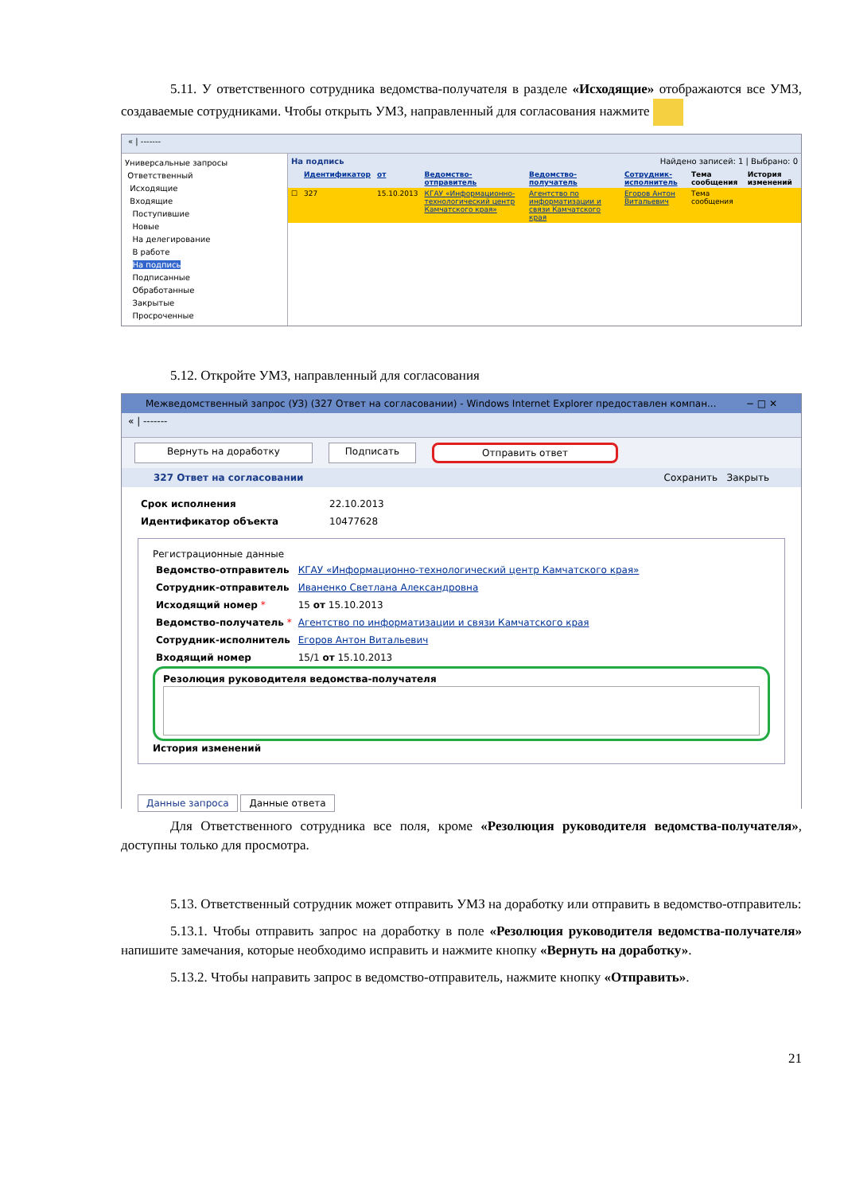5.11. У ответственного сотрудника ведомства-получателя в разделе «Исходящие» отображаются все УМЗ, создаваемые сотрудниками. Чтобы открыть УМЗ, направленный для согласования нажмите
« | -------
Универсальные запросы
Ответственный
Исходящие
Входящие
Поступившие
Новые
На делегирование
В работе
На подпись
Подписанные
Обработанные
Закрытые
Просроченные
На подпись Найдено записей: 1 | Выбрано: 0
| | Идентификатор | от | Ведомство-отправитель | Ведомство-получатель | Сотрудник-исполнитель | Тема сообщения | История изменений |
| --- | --- | --- | --- | --- | --- | --- | --- |
| ☐ | 327 | 15.10.2013 | КГАУ «Информационно-технологический центр Камчатского края» | Агентство по информатизации и связи Камчатского края | Егоров Антон Витальевич | Тема сообщения | |
5.12. Откройте УМЗ, направленный для согласования
Межведомственный запрос (УЗ) (327 Ответ на согласовании) - Windows Internet Explorer предоставлен компан... − □ ✕
« | -------
Вернуть на доработку Подписать Отправить ответ
327 Ответ на согласовании Сохранить Закрыть
| Срок исполнения | 22.10.2013 |
| Идентификатор объекта | 10477628 |
Регистрационные данные
| Ведомство-отправитель | КГАУ «Информационно-технологический центр Камчатского края» |
| Сотрудник-отправитель | Иваненко Светлана Александровна |
| Исходящий номер * | 15 от 15.10.2013 |
| Ведомство-получатель * | Агентство по информатизации и связи Камчатского края |
| Сотрудник-исполнитель | Егоров Антон Витальевич |
| Входящий номер | 15/1 от 15.10.2013 |
Резолюция руководителя ведомства-получателя
История изменений
Данные запроса Данные ответа
Для Ответственного сотрудника все поля, кроме «Резолюция руководителя ведомства-получателя», доступны только для просмотра.
5.13. Ответственный сотрудник может отправить УМЗ на доработку или отправить в ведомство-отправитель:
5.13.1. Чтобы отправить запрос на доработку в поле «Резолюция руководителя ведомства-получателя» напишите замечания, которые необходимо исправить и нажмите кнопку «Вернуть на доработку».
5.13.2. Чтобы направить запрос в ведомство-отправитель, нажмите кнопку «Отправить».
21